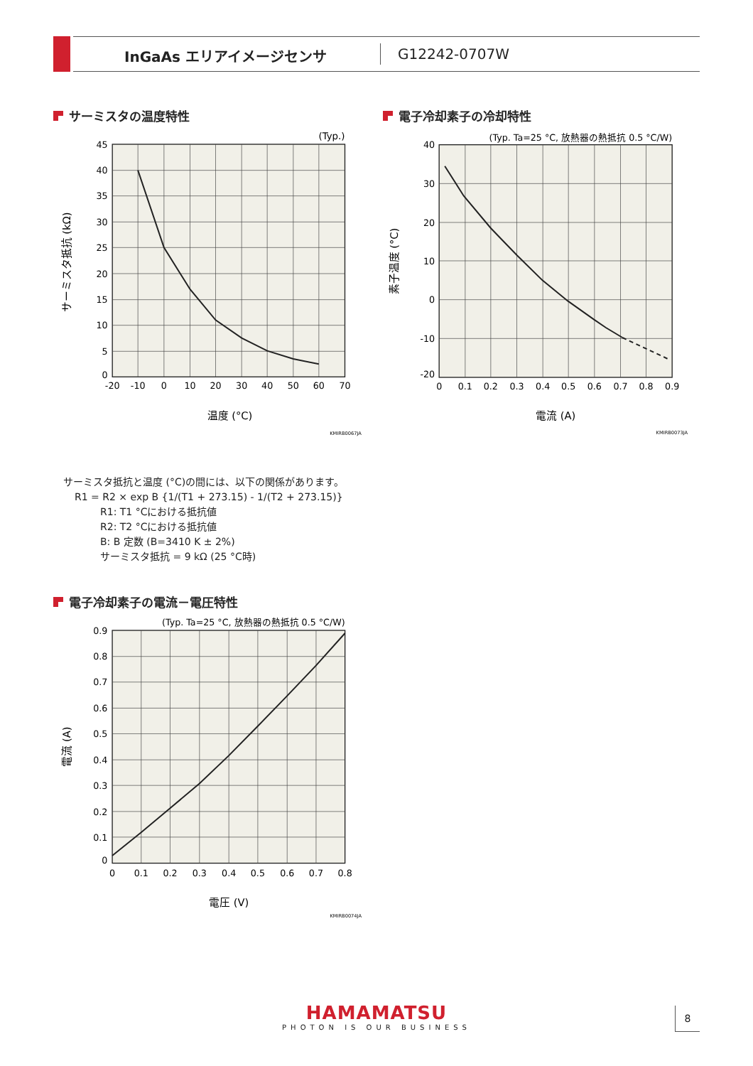InGaAs エリアイメージセンサ G12242-0707W
サーミスタの温度特性
45
40
35
30
25
20
15
10
5
0
-20
-10
0
10
20
30
40
50
60
70
温度 (°C)
(Typ.)
サーミスタ抵抗 (kΩ)
KMIRB0067JA
電子冷却素子の冷却特性
40
30
20
10
0
-10
-20
0
0.1
0.2
0.3
0.4
0.5
0.6
0.7
0.8
0.9
電流 (A)
(Typ. Ta=25 °C, 放熱器の熱抵抗 0.5 °C/W)
素子温度 (°C)
KMIRB0073JA
サーミスタ抵抗と温度 (°C)の間には、以下の関係があります。
R1 = R2 × exp B {1/(T1 + 273.15) - 1/(T2 + 273.15)}
R1: T1 °Cにおける抵抗値
R2: T2 °Cにおける抵抗値
B: B 定数 (B=3410 K ± 2%)
サーミスタ抵抗 = 9 kΩ (25 °C時)
電子冷却素子の電流－電圧特性
0.9
0.8
0.7
0.6
0.5
0.4
0.3
0.2
0.1
0
0
0.1
0.2
0.3
0.4
0.5
0.6
0.7
0.8
電圧 (V)
(Typ. Ta=25 °C, 放熱器の熱抵抗 0.5 °C/W)
電流 (A)
KMIRB0074JA
HAMAMATSU
PHOTON IS OUR BUSINESS
8